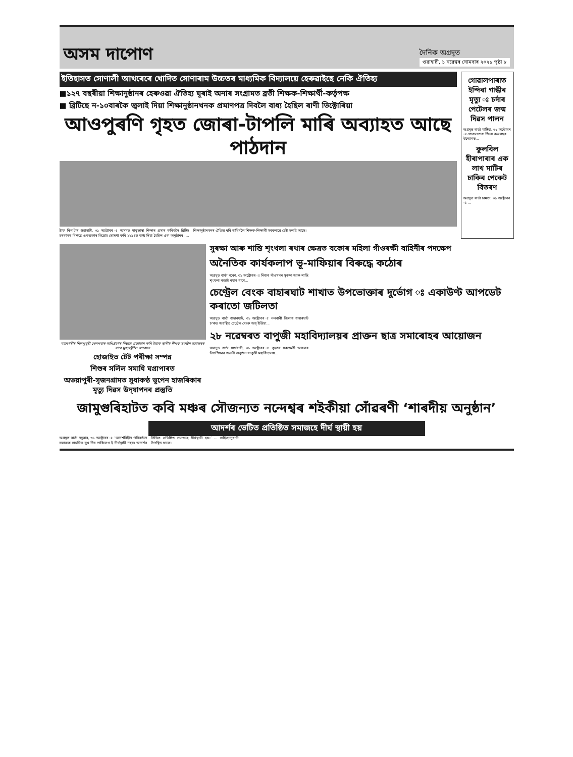অসম দাপোণ
দৈনিক অগ্ৰদূত
গুৱাহাটী, ১ নৱেম্বৰ সোমবাৰ ২০২১ পৃষ্ঠা ৮
ইতিহাসত সোণালী আখৰেৰে খোদিত সোণাৰাম উচ্চতৰ মাধ্যমিক বিদ্যালয়ে হেৰুৱাইছে নেকি ঐতিহ্য
■১২৭ বছৰীয়া শিক্ষানুষ্ঠানৰ হেৰুওৱা ঐতিহ্য ঘূৰাই অনাৰ সংগ্ৰামত ব্ৰতী শিক্ষক-শিক্ষাৰ্থী-কৰ্তৃপক্ষ
■ ব্ৰিটিছে ন-১০বাৰকৈ জ্বলাই দিয়া শিক্ষানুষ্ঠানখনক প্ৰমাণপত্ৰ দিবলৈ বাধ্য হৈছিল ৰাণী ভিক্টোৰিয়া
আওপুৰণি গৃহত জোৰা-টাপলি মাৰি অব্যাহত আছে পাঠদান
ষ্টাফ ৰিপ'ৰ্টাৰ গুৱাহাটী, ৩১ অক্টোবৰ ঃ অসমত মাতৃভাষা শিক্ষাৰ প্ৰসাৰ কৰিবলৈ ব্ৰিটিছ চৰকাৰৰ বিৰুদ্ধে একপ্ৰকাৰ বিদ্ৰোহ ঘোষণা কৰি ১৮৯৪ত জন্ম দিয়া হৈছিল এক অনুষ্ঠানৰ। ... শিক্ষানুষ্ঠানখনৰ ঐতিহ্য ধৰি ৰাখিবলৈ শিক্ষক-শিক্ষাৰ্থী সকলোৱে চেষ্টা চলাই আছে।
গোৱালপাৰাত ইন্দিৰা গান্ধীৰ মৃত্যু ঃ চৰ্দাৰ পেটেলৰ জন্ম দিৱস পালন
অগ্ৰদূত বাৰ্তা মাটিয়া, ৩১ অক্টোবৰ ঃ গোৱালপাৰা জিলা কংগ্ৰেছৰ উদ্যোগত...
কুলবিল হীৰাপাৰাৰ এক লাখ মাটিৰ চাকিৰ পেকেট বিতৰণ
অগ্ৰদূত বাৰ্তা চামতা, ৩১ অক্টোবৰ ঃ ...
মহানগৰীৰ শিলপুখুৰী খেলপথাৰ অধিগ্ৰহণৰ সিদ্ধান্ত প্ৰত্যাহাৰ কৰি ইয়াক স্থানীয় দীপক সংঘলৈ হস্তান্তৰৰ বাবে মুখ্যমন্ত্ৰীলৈ আবেদন
হোজাইত টেট পৰীক্ষা সম্পন্ন
শিশুৰ সলিল সমাধি ঘগ্ৰাপাৰত
অভয়াপুৰী-সৃজনগ্ৰামত সুধাকণ্ঠ ভূপেন হাজৰিকাৰ মৃত্যু দিৱস উদ্‌যাপনৰ প্ৰস্তুতি
সুৰক্ষা আৰু শান্তি শৃংখলা ৰখাৰ ক্ষেত্ৰত বকোৰ মহিলা গাঁওৰক্ষী বাহিনীৰ পদক্ষেপ
অনৈতিক কাৰ্যকলাপ ভূ-মাফিয়াৰ বিৰুদ্ধে কঠোৰ
অগ্ৰদূত বাৰ্তা বকো, ৩১ অক্টোবৰ ঃ নিজৰ গাঁওখনৰ সুৰক্ষা আৰু শান্তি শৃংখলা বজাই ৰখাৰ বাবে...
চেণ্ট্ৰেল বেংক বাহাৰঘাট শাখাত উপভোক্তাৰ দুৰ্ভোগ ঃ একাউণ্ট আপডেট কৰাতো জটিলতা
অগ্ৰদূত বাৰ্তা বাহাৰঘাট, ৩১ অক্টোবৰ ঃ নলবাৰী জিলাৰ বাহাৰঘাট চ'কত অৱস্থিত চেণ্ট্ৰেল বেংক অব্ ইণ্ডিয়া...
২৮ নৱেম্বৰত বাপুজী মহাবিদ্যালয়ৰ প্ৰাক্তন ছাত্ৰ সমাৰোহৰ আয়োজন
অগ্ৰদূত বাৰ্তা সৰ্থেবাৰী, ৩১ অক্টোবৰ ঃ বৃহত্তৰ সৰুক্ষেত্ৰী অঞ্চলৰ উচ্চশিক্ষাৰ অগ্ৰণী অনুষ্ঠান বাপুজী মহাবিদ্যালয়...
জামুগুৰিহাটত কবি মঞ্চৰ সৌজন্যত নন্দেশ্বৰ শইকীয়া সোঁৱৰণী ‘শাৰদীয় অনুষ্ঠান’
আদৰ্শৰ ভেটিত প্ৰতিষ্ঠিত সমাজহে দীৰ্ঘ স্থায়ী হয়
অগ্ৰদূত বাৰ্তা নদুৱাৰ, ৩১ অক্টোবৰ ঃ ‘আদৰ্শবিহীন পৰিবৰ্তনে সমাজক সাময়িক সুখ দিব পাৰিলেও ই দীৰ্ঘস্থায়ী নহয়। আদৰ্শৰ ভিত্তিত প্ৰতিষ্ঠিত সমাজহে দীৰ্ঘস্থায়ী হয়।’ ... সাহিত্যানুৰাগী উপস্থিত থাকে।